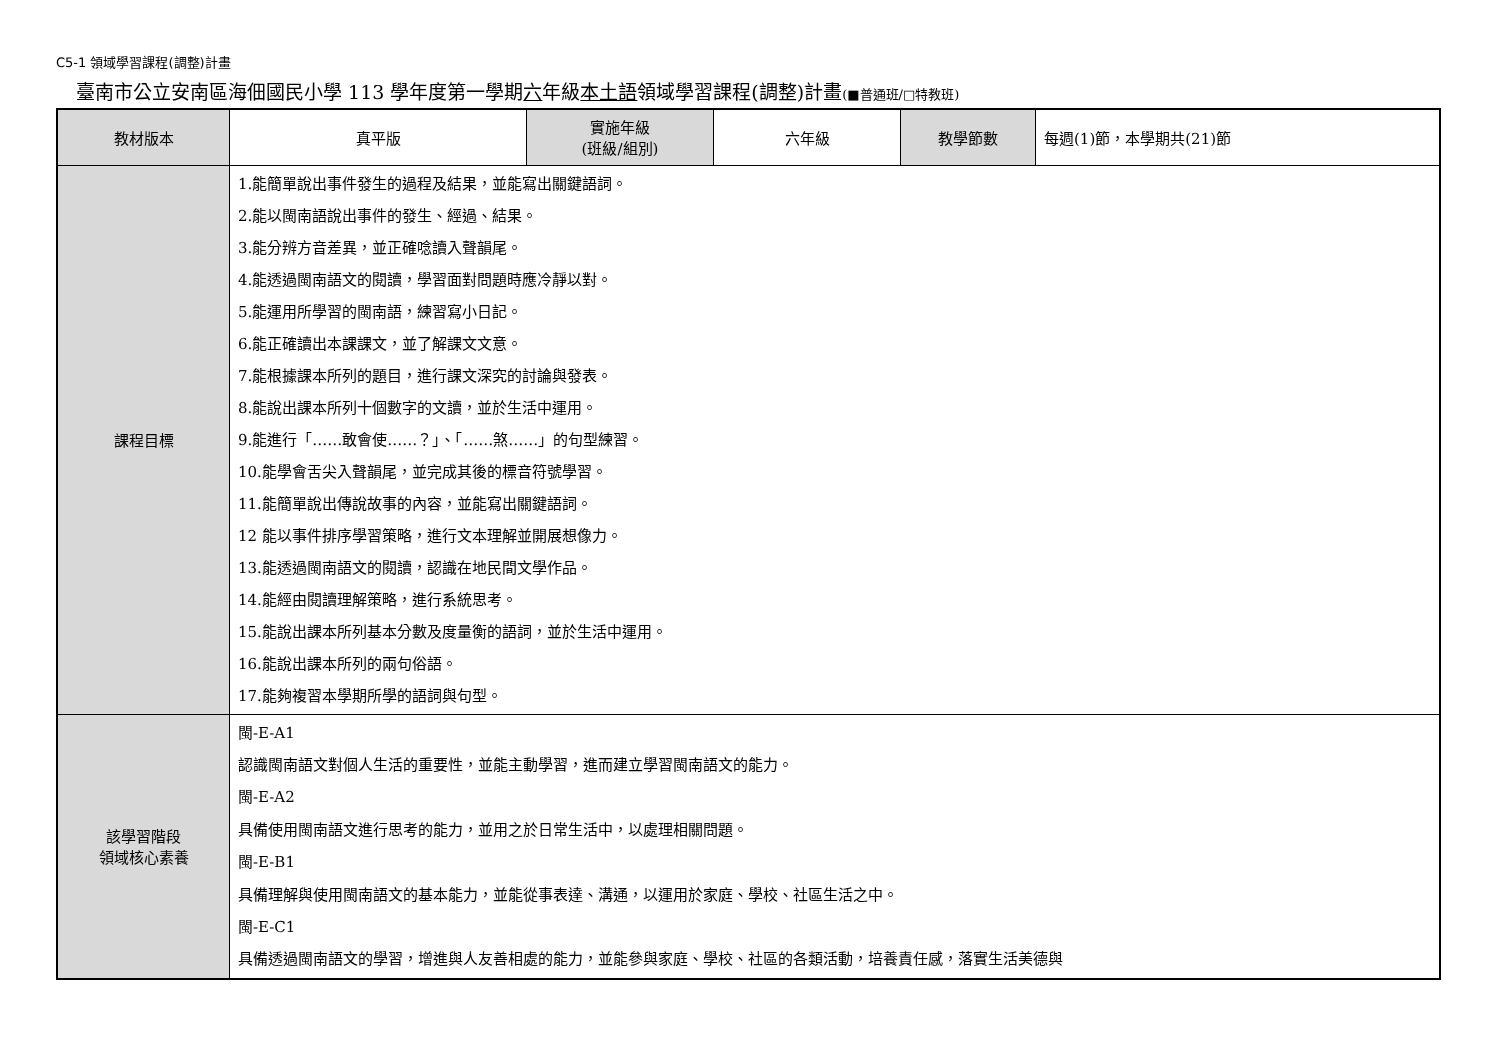C5-1 領域學習課程(調整)計畫
臺南市公立安南區海佃國民小學 113 學年度第一學期六年級本土語領域學習課程(調整)計畫(■普通班/□特教班)
| 教材版本 | 真平版 | 實施年級 (班級/組別) | 六年級 | 教學節數 | 每週(1)節，本學期共(21)節 |
| 課程目標 | 1.能簡單說出事件發生的過程及結果，並能寫出關鍵語詞。 2.能以閩南語說出事件的發生、經過、結果。 3.能分辨方音差異，並正確唸讀入聲韻尾。 4.能透過閩南語文的閱讀，學習面對問題時應冷靜以對。 5.能運用所學習的閩南語，練習寫小日記。 6.能正確讀出本課課文，並了解課文文意。 7.能根據課本所列的題目，進行課文深究的討論與發表。 8.能說出課本所列十個數字的文讀，並於生活中運用。 9.能進行「……敢會使……？」、「……煞……」的句型練習。 10.能學會舌尖入聲韻尾，並完成其後的標音符號學習。 11.能簡單說出傳說故事的內容，並能寫出關鍵語詞。 12 能以事件排序學習策略，進行文本理解並開展想像力。 13.能透過閩南語文的閱讀，認識在地民間文學作品。 14.能經由閱讀理解策略，進行系統思考。 15.能說出課本所列基本分數及度量衡的語詞，並於生活中運用。 16.能說出課本所列的兩句俗語。 17.能夠複習本學期所學的語詞與句型。 | | | | |
| 該學習階段 領域核心素養 | 閩-E-A1 認識閩南語文對個人生活的重要性，並能主動學習，進而建立學習閩南語文的能力。 閩-E-A2 具備使用閩南語文進行思考的能力，並用之於日常生活中，以處理相關問題。 閩-E-B1 具備理解與使用閩南語文的基本能力，並能從事表達、溝通，以運用於家庭、學校、社區生活之中。 閩-E-C1 具備透過閩南語文的學習，增進與人友善相處的能力，並能參與家庭、學校、社區的各類活動，培養責任感，落實生活美德與 | | | | |